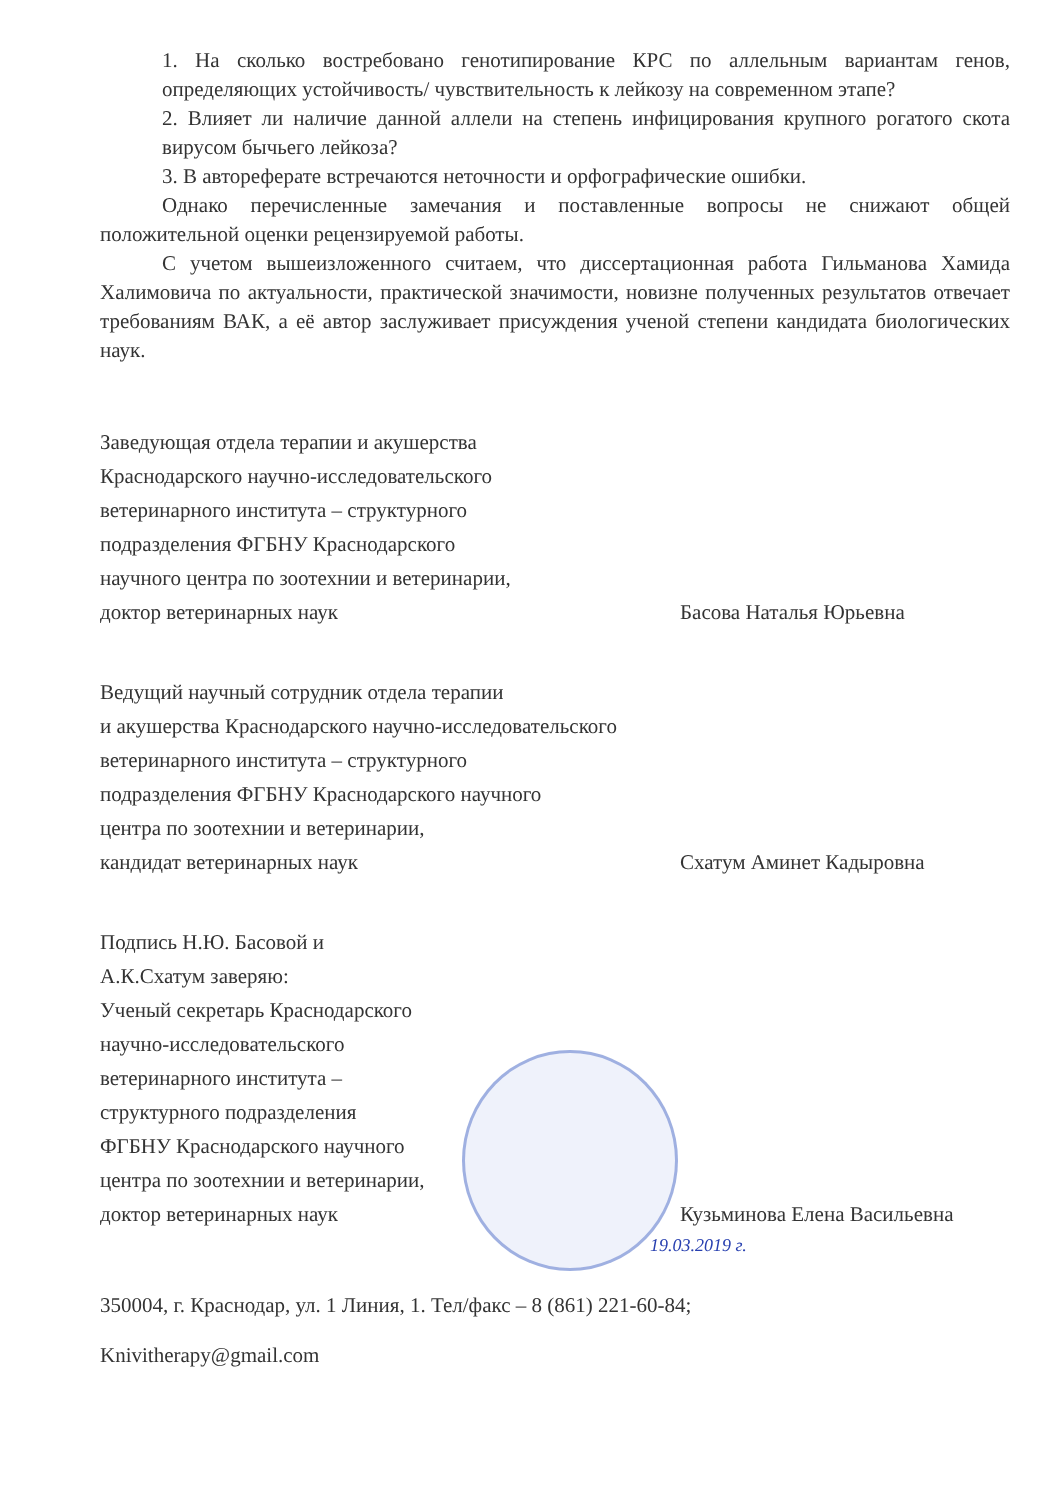1. На сколько востребовано генотипирование КРС по аллельным вариантам генов, определяющих устойчивость/ чувствительность к лейкозу на современном этапе?
2. Влияет ли наличие данной аллели на степень инфицирования крупного рогатого скота вирусом бычьего лейкоза?
3. В автореферате встречаются неточности и орфографические ошибки.
Однако перечисленные замечания и поставленные вопросы не снижают общей положительной оценки рецензируемой работы.
С учетом вышеизложенного считаем, что диссертационная работа Гильманова Хамида Халимовича по актуальности, практической значимости, новизне полученных результатов отвечает требованиям ВАК, а её автор заслуживает присуждения ученой степени кандидата биологических наук.
Заведующая отдела терапии и акушерства
Краснодарского научно-исследовательского
ветеринарного института – структурного
подразделения ФГБНУ Краснодарского
научного центра по зоотехнии и ветеринарии,
доктор ветеринарных наук
Басова Наталья Юрьевна
Ведущий научный сотрудник отдела терапии
и акушерства Краснодарского научно-исследовательского
ветеринарного института – структурного
подразделения ФГБНУ Краснодарского научного
центра по зоотехнии и ветеринарии,
кандидат ветеринарных наук
Схатум Аминет Кадыровна
Подпись Н.Ю. Басовой и
А.К.Схатум заверяю:
Ученый секретарь Краснодарского
научно-исследовательского
ветеринарного института –
структурного подразделения
ФГБНУ Краснодарского научного
центра по зоотехнии и ветеринарии,
доктор ветеринарных наук
Кузьминова Елена Васильевна
19.03.2019 г.
350004, г. Краснодар, ул. 1 Линия, 1. Тел/факс – 8 (861) 221-60-84;
Knivitherapy@gmail.com